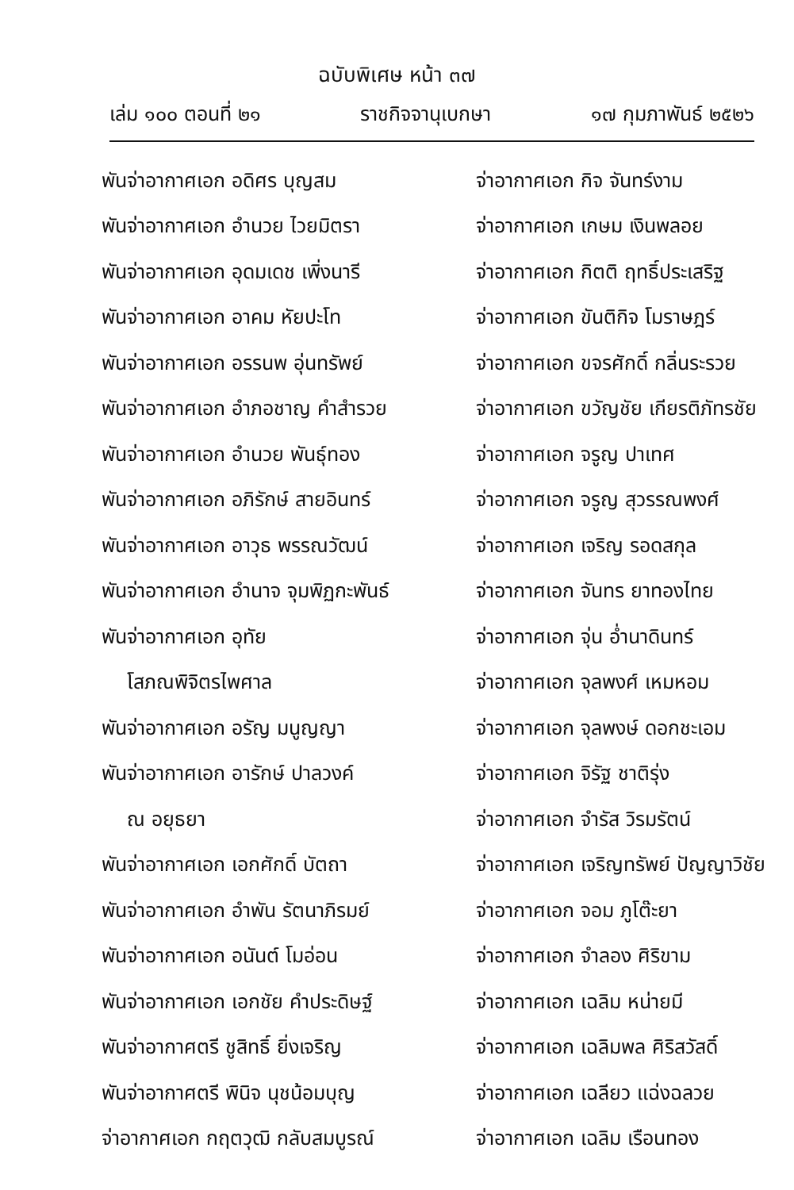ฉบับพิเศษ หน้า ๓๗
เล่ม ๑๐๐ ตอนที่ ๒๑ ราชกิจจานุเบกษา ๑๗ กุมภาพันธ์ ๒๕๒๖
| พันจ่าอากาศเอก อดิศร บุญสม | จ่าอากาศเอก กิจ จันทร์งาม |
| พันจ่าอากาศเอก อำนวย ไวยมิตรา | จ่าอากาศเอก เกษม เงินพลอย |
| พันจ่าอากาศเอก อุดมเดช เพิ่งนารี | จ่าอากาศเอก กิตติ ฤทธิ์ประเสริฐ |
| พันจ่าอากาศเอก อาคม หัยปะโท | จ่าอากาศเอก ขันติกิจ โมราษฎร์ |
| พันจ่าอากาศเอก อรรนพ อุ่นทรัพย์ | จ่าอากาศเอก ขจรศักดิ์ กลิ่นระรวย |
| พันจ่าอากาศเอก อำภอชาญ คำสำรวย | จ่าอากาศเอก ขวัญชัย เกียรติภัทรชัย |
| พันจ่าอากาศเอก อำนวย พันธุ์ทอง | จ่าอากาศเอก จรูญ ปาเทศ |
| พันจ่าอากาศเอก อภิรักษ์ สายอินทร์ | จ่าอากาศเอก จรูญ สุวรรณพงศ์ |
| พันจ่าอากาศเอก อาวุธ พรรณวัฒน์ | จ่าอากาศเอก เจริญ รอดสกุล |
| พันจ่าอากาศเอก อำนาจ จุมพิฏกะพันธ์ | จ่าอากาศเอก จันทร ยาทองไทย |
| พันจ่าอากาศเอก อุทัย | จ่าอากาศเอก จุ่น อ่ำนาดินทร์ |
| โสภณพิจิตรไพศาล | จ่าอากาศเอก จุลพงศ์ เหมหอม |
| พันจ่าอากาศเอก อรัญ มนูญญา | จ่าอากาศเอก จุลพงษ์ ดอกชะเอม |
| พันจ่าอากาศเอก อารักษ์ ปาลวงค์ | จ่าอากาศเอก จิรัฐ ชาติรุ่ง |
| ณ อยุธยา | จ่าอากาศเอก จำรัส วิรมรัตน์ |
| พันจ่าอากาศเอก เอกศักดิ์ บัตถา | จ่าอากาศเอก เจริญทรัพย์ ปัญญาวิชัย |
| พันจ่าอากาศเอก อำพัน รัตนาภิรมย์ | จ่าอากาศเอก จอม ภูโต๊ะยา |
| พันจ่าอากาศเอก อนันต์ โมอ่อน | จ่าอากาศเอก จำลอง ศิริขาม |
| พันจ่าอากาศเอก เอกชัย คำประดิษฐ์ | จ่าอากาศเอก เฉลิม หน่ายมี |
| พันจ่าอากาศตรี ชูสิทธิ์ ยิ่งเจริญ | จ่าอากาศเอก เฉลิมพล ศิริสวัสดิ์ |
| พันจ่าอากาศตรี พินิจ นุชน้อมบุญ | จ่าอากาศเอก เฉลียว แฉ่งฉลวย |
| จ่าอากาศเอก กฤตวุฒิ กลับสมบูรณ์ | จ่าอากาศเอก เฉลิม เรือนทอง |